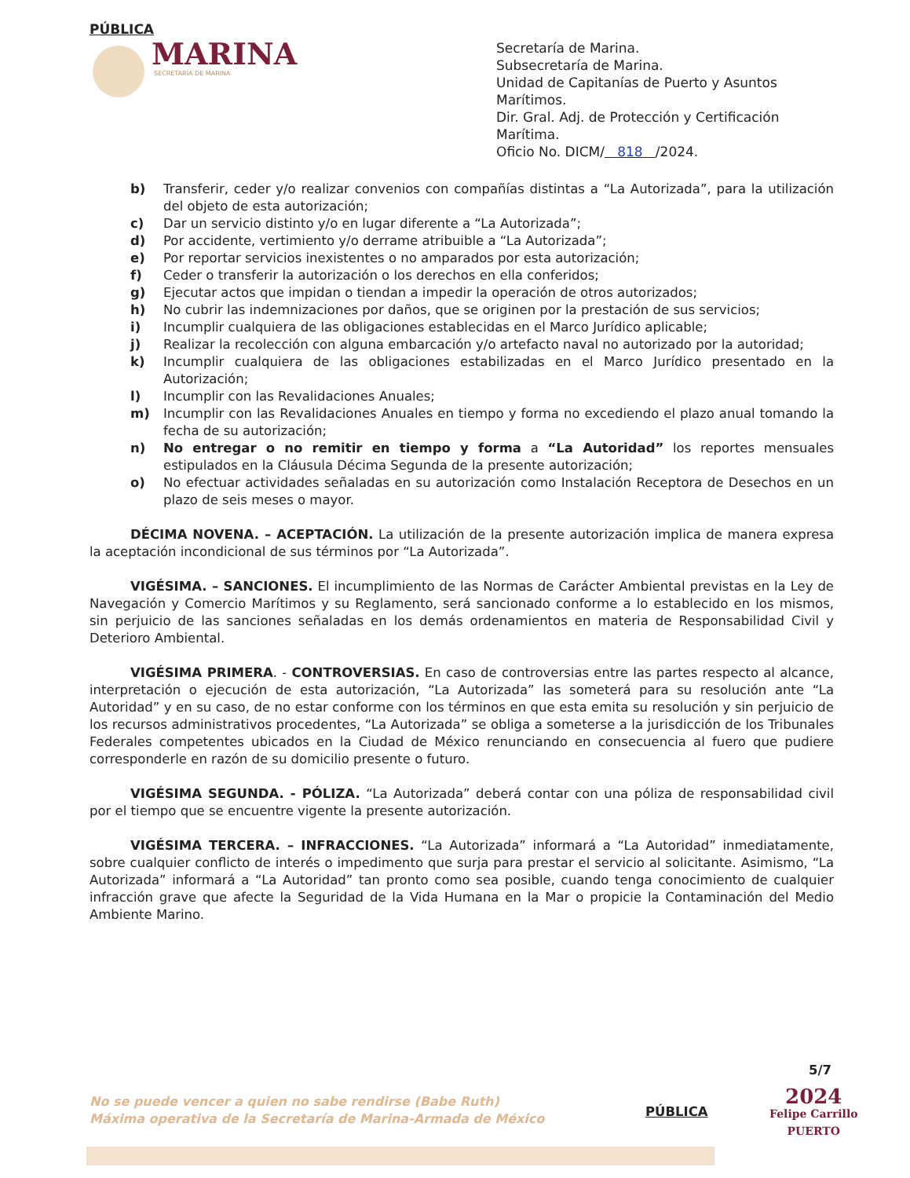PÚBLICA
MARINA
SECRETARÍA DE MARINA
Secretaría de Marina.
Subsecretaría de Marina.
Unidad de Capitanías de Puerto y Asuntos Marítimos.
Dir. Gral. Adj. de Protección y Certificación Marítima.
Oficio No. DICM/ 818 /2024.
b) Transferir, ceder y/o realizar convenios con compañías distintas a “La Autorizada”, para la utilización del objeto de esta autorización;
c) Dar un servicio distinto y/o en lugar diferente a “La Autorizada”;
d) Por accidente, vertimiento y/o derrame atribuible a “La Autorizada”;
e) Por reportar servicios inexistentes o no amparados por esta autorización;
f) Ceder o transferir la autorización o los derechos en ella conferidos;
g) Ejecutar actos que impidan o tiendan a impedir la operación de otros autorizados;
h) No cubrir las indemnizaciones por daños, que se originen por la prestación de sus servicios;
i) Incumplir cualquiera de las obligaciones establecidas en el Marco Jurídico aplicable;
j) Realizar la recolección con alguna embarcación y/o artefacto naval no autorizado por la autoridad;
k) Incumplir cualquiera de las obligaciones estabilizadas en el Marco Jurídico presentado en la Autorización;
l) Incumplir con las Revalidaciones Anuales;
m) Incumplir con las Revalidaciones Anuales en tiempo y forma no excediendo el plazo anual tomando la fecha de su autorización;
n) No entregar o no remitir en tiempo y forma a “La Autoridad” los reportes mensuales estipulados en la Cláusula Décima Segunda de la presente autorización;
o) No efectuar actividades señaladas en su autorización como Instalación Receptora de Desechos en un plazo de seis meses o mayor.
DÉCIMA NOVENA. – ACEPTACIÓN. La utilización de la presente autorización implica de manera expresa la aceptación incondicional de sus términos por “La Autorizada”.
VIGÉSIMA. – SANCIONES. El incumplimiento de las Normas de Carácter Ambiental previstas en la Ley de Navegación y Comercio Marítimos y su Reglamento, será sancionado conforme a lo establecido en los mismos, sin perjuicio de las sanciones señaladas en los demás ordenamientos en materia de Responsabilidad Civil y Deterioro Ambiental.
VIGÉSIMA PRIMERA. - CONTROVERSIAS. En caso de controversias entre las partes respecto al alcance, interpretación o ejecución de esta autorización, “La Autorizada” las someterá para su resolución ante “La Autoridad” y en su caso, de no estar conforme con los términos en que esta emita su resolución y sin perjuicio de los recursos administrativos procedentes, “La Autorizada” se obliga a someterse a la jurisdicción de los Tribunales Federales competentes ubicados en la Ciudad de México renunciando en consecuencia al fuero que pudiere corresponderle en razón de su domicilio presente o futuro.
VIGÉSIMA SEGUNDA. - PÓLIZA. “La Autorizada” deberá contar con una póliza de responsabilidad civil por el tiempo que se encuentre vigente la presente autorización.
VIGÉSIMA TERCERA. – INFRACCIONES. “La Autorizada” informará a “La Autoridad” inmediatamente, sobre cualquier conflicto de interés o impedimento que surja para prestar el servicio al solicitante. Asimismo, “La Autorizada” informará a “La Autoridad” tan pronto como sea posible, cuando tenga conocimiento de cualquier infracción grave que afecte la Seguridad de la Vida Humana en la Mar o propicie la Contaminación del Medio Ambiente Marino.
5/7
No se puede vencer a quien no sabe rendirse (Babe Ruth)
Máxima operativa de la Secretaría de Marina-Armada de México
PÚBLICA
2024
Felipe Carrillo
PUERTO